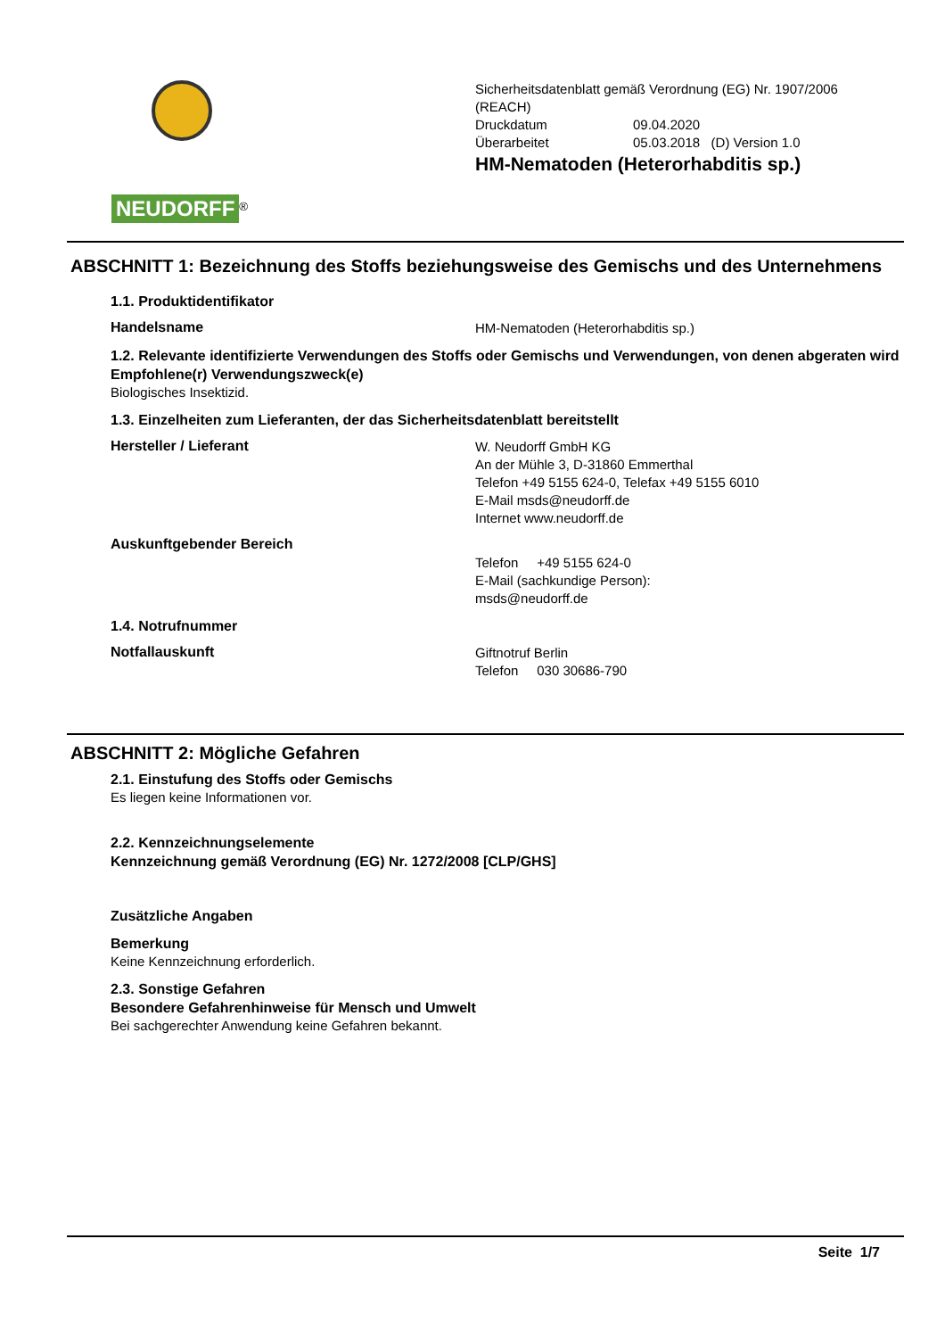NEUDORFF
<sup>®</sup>
Sicherheitsdatenblatt gemäß Verordnung (EG) Nr. 1907/2006
(REACH)
Druckdatum 09.04.2020
Überarbeitet 05.03.2018 (D) Version 1.0
HM-Nematoden (Heterorhabditis sp.)
ABSCHNITT 1: Bezeichnung des Stoffs beziehungsweise des Gemischs und des Unternehmens
1.1. Produktidentifikator
Handelsname
HM-Nematoden (Heterorhabditis sp.)
1.2. Relevante identifizierte Verwendungen des Stoffs oder Gemischs und Verwendungen, von denen abgeraten wird
Empfohlene(r) Verwendungszweck(e)
Biologisches Insektizid.
1.3. Einzelheiten zum Lieferanten, der das Sicherheitsdatenblatt bereitstellt
Hersteller / Lieferant
W. Neudorff GmbH KG
An der Mühle 3, D-31860 Emmerthal
Telefon +49 5155 624-0, Telefax +49 5155 6010
E-Mail msds@neudorff.de
Internet www.neudorff.de
Auskunftgebender Bereich
Telefon +49 5155 624-0
E-Mail (sachkundige Person):
msds@neudorff.de
1.4. Notrufnummer
Notfallauskunft
Giftnotruf Berlin
Telefon 030 30686-790
ABSCHNITT 2: Mögliche Gefahren
2.1. Einstufung des Stoffs oder Gemischs
Es liegen keine Informationen vor.
2.2. Kennzeichnungselemente
Kennzeichnung gemäß Verordnung (EG) Nr. 1272/2008 [CLP/GHS]
Zusätzliche Angaben
Bemerkung
Keine Kennzeichnung erforderlich.
2.3. Sonstige Gefahren
Besondere Gefahrenhinweise für Mensch und Umwelt
Bei sachgerechter Anwendung keine Gefahren bekannt.
Seite 1/7